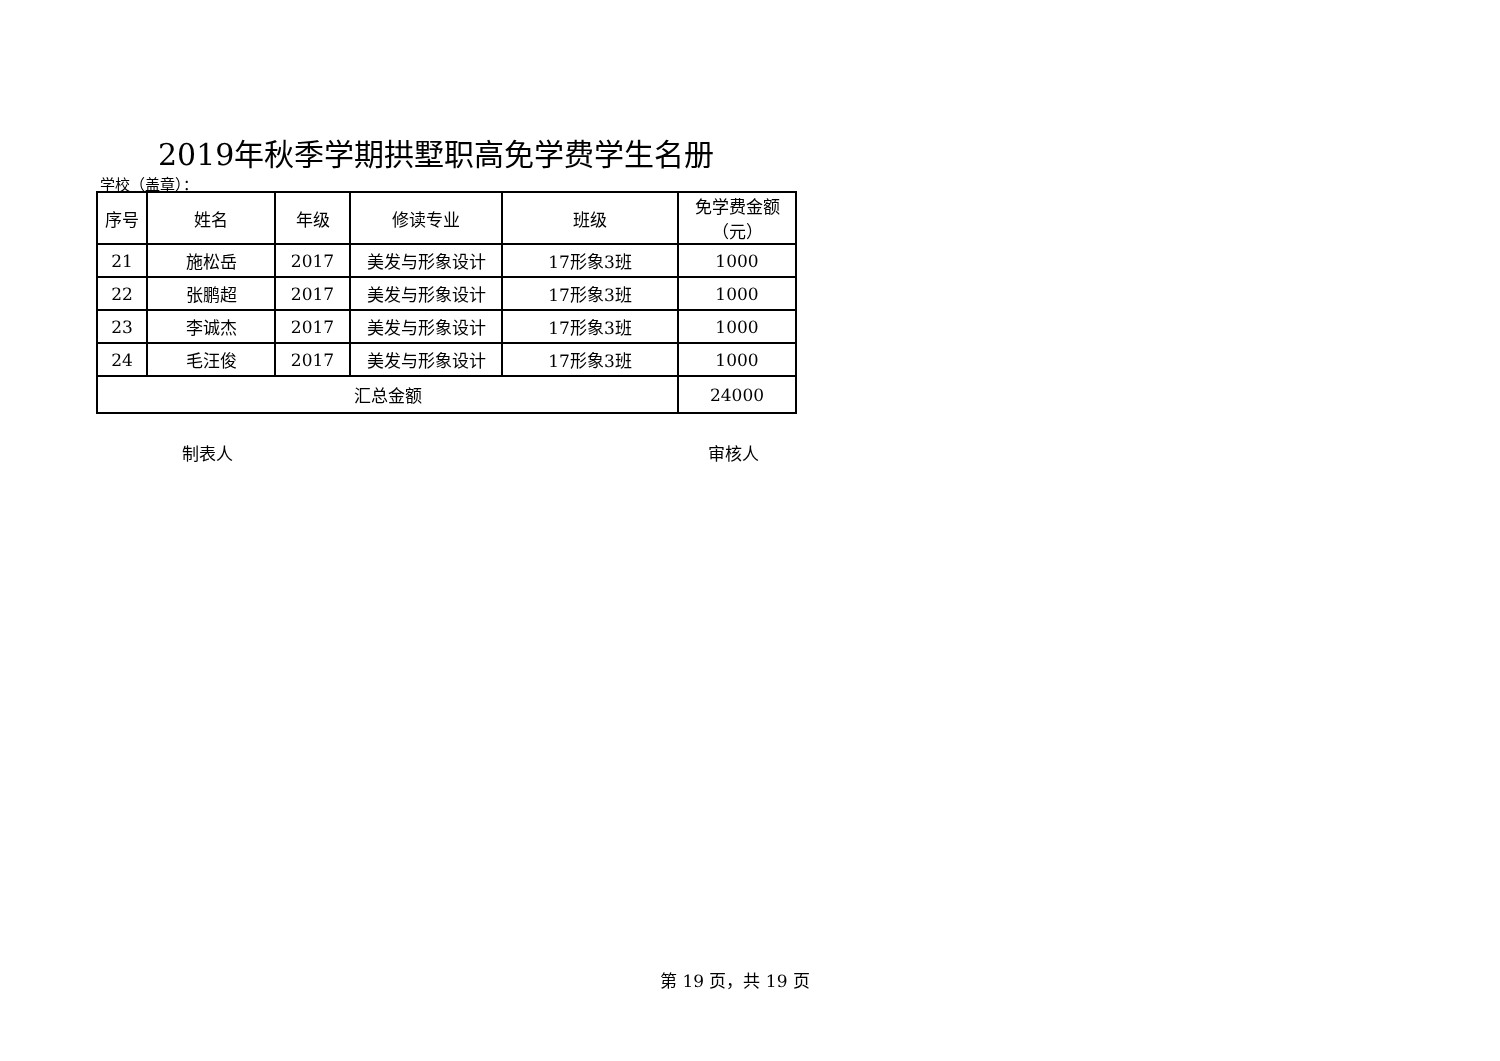2019年秋季学期拱墅职高免学费学生名册
学校（盖章）：
| 序号 | 姓名 | 年级 | 修读专业 | 班级 | 免学费金额 （元） |
| --- | --- | --- | --- | --- | --- |
| 21 | 施松岳 | 2017 | 美发与形象设计 | 17形象3班 | 1000 |
| 22 | 张鹏超 | 2017 | 美发与形象设计 | 17形象3班 | 1000 |
| 23 | 李诚杰 | 2017 | 美发与形象设计 | 17形象3班 | 1000 |
| 24 | 毛汪俊 | 2017 | 美发与形象设计 | 17形象3班 | 1000 |
| 汇总金额 | | | | | 24000 |
制表人 审核人
第 19 页，共 19 页